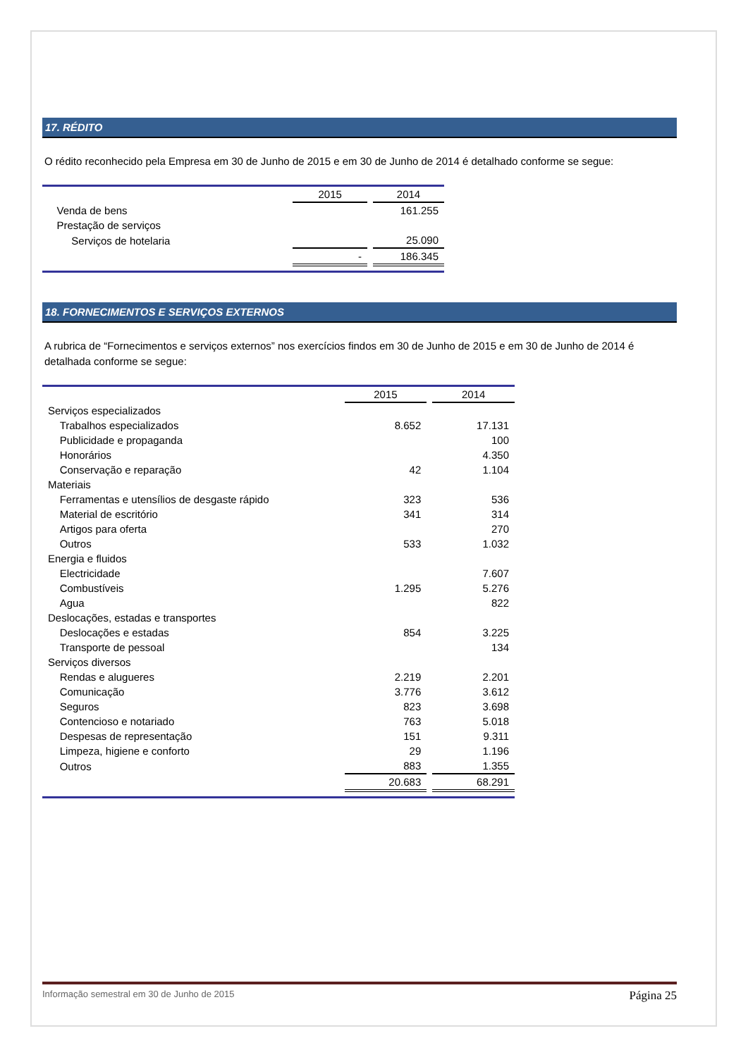17. RÉDITO
O rédito reconhecido pela Empresa em 30 de Junho de 2015 e em 30 de Junho de 2014 é detalhado conforme se segue:
| | 2015 | | 2014 |
| Venda de bens | | | 161.255 |
| Prestação de serviços | | | |
| Serviços de hotelaria | | | 25.090 |
| | - | | 186.345 |
18. FORNECIMENTOS E SERVIÇOS EXTERNOS
A rubrica de “Fornecimentos e serviços externos” nos exercícios findos em 30 de Junho de 2015 e em 30 de Junho de 2014 é detalhada conforme se segue:
| | 2015 | | 2014 |
| Serviços especializados | | | |
| Trabalhos especializados | 8.652 | | 17.131 |
| Publicidade e propaganda | | | 100 |
| Honorários | | | 4.350 |
| Conservação e reparação | 42 | | 1.104 |
| Materiais | | | |
| Ferramentas e utensílios de desgaste rápido | 323 | | 536 |
| Material de escritório | 341 | | 314 |
| Artigos para oferta | | | 270 |
| Outros | 533 | | 1.032 |
| Energia e fluidos | | | |
| Electricidade | | | 7.607 |
| Combustíveis | 1.295 | | 5.276 |
| Agua | | | 822 |
| Deslocações, estadas e transportes | | | |
| Deslocações e estadas | 854 | | 3.225 |
| Transporte de pessoal | | | 134 |
| Serviços diversos | | | |
| Rendas e alugueres | 2.219 | | 2.201 |
| Comunicação | 3.776 | | 3.612 |
| Seguros | 823 | | 3.698 |
| Contencioso e notariado | 763 | | 5.018 |
| Despesas de representação | 151 | | 9.311 |
| Limpeza, higiene e conforto | 29 | | 1.196 |
| Outros | 883 | | 1.355 |
| | 20.683 | | 68.291 |
Informação semestral em 30 de Junho de 2015 Página 25